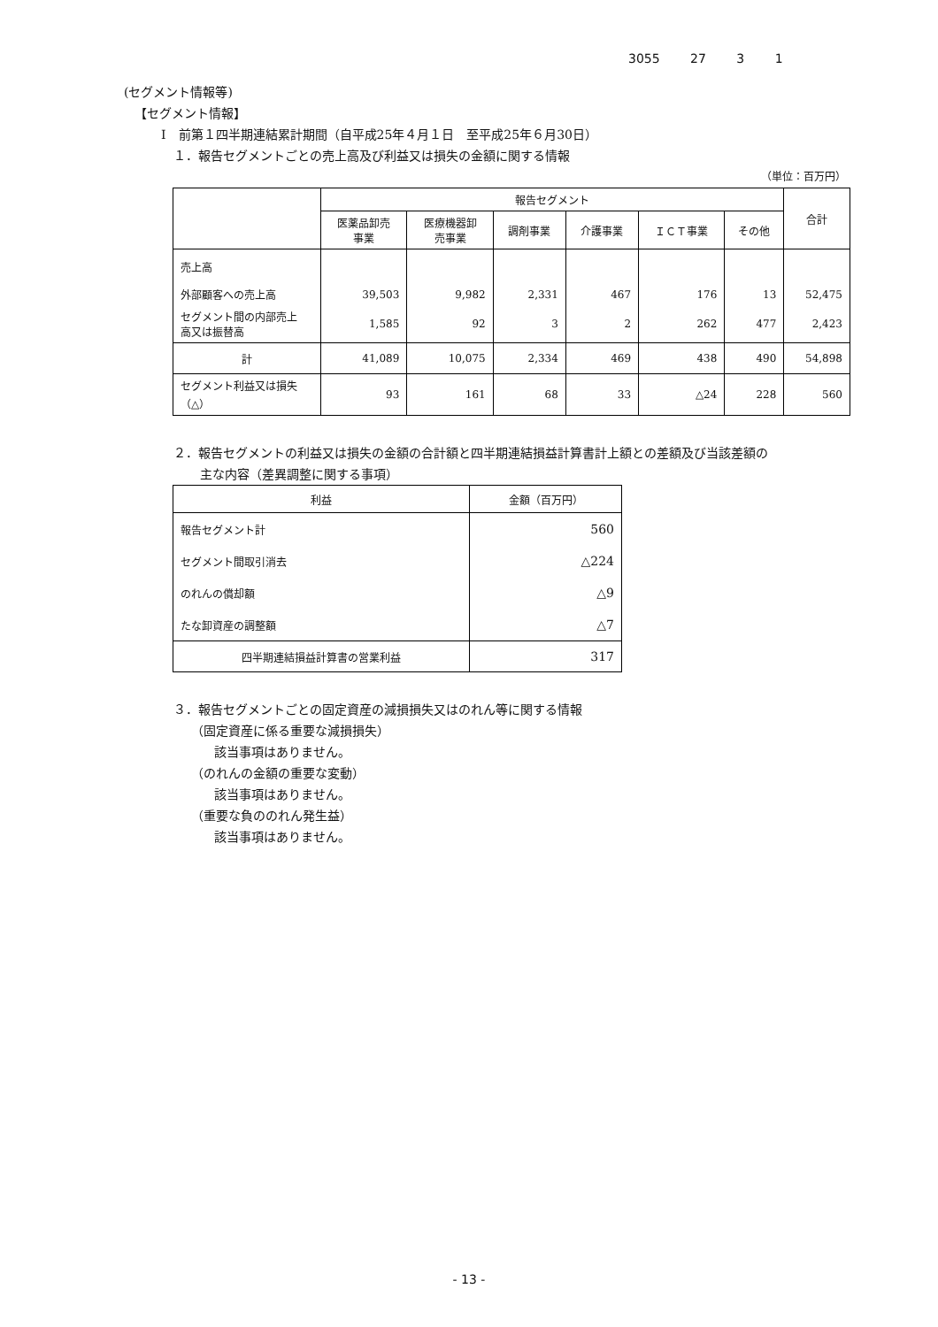3055 27 3 1
(セグメント情報等)
【セグメント情報】
Ⅰ　前第１四半期連結累計期間（自平成25年４月１日　至平成25年６月30日）
１．報告セグメントごとの売上高及び利益又は損失の金額に関する情報
（単位：百万円）
| | 報告セグメント | | | | | | 合計 |
| --- | --- | --- | --- | --- | --- | --- | --- |
| | 医薬品卸売 事業 | 医療機器卸 売事業 | 調剤事業 | 介護事業 | ＩＣＴ事業 | その他 | |
| 売上高 | | | | | | | |
| 外部顧客への売上高 | 39,503 | 9,982 | 2,331 | 467 | 176 | 13 | 52,475 |
| セグメント間の内部売上 高又は振替高 | 1,585 | 92 | 3 | 2 | 262 | 477 | 2,423 |
| 計 | 41,089 | 10,075 | 2,334 | 469 | 438 | 490 | 54,898 |
| セグメント利益又は損失 （△） | 93 | 161 | 68 | 33 | △24 | 228 | 560 |
２．報告セグメントの利益又は損失の金額の合計額と四半期連結損益計算書計上額との差額及び当該差額の
主な内容（差異調整に関する事項）
| 利益 | 金額（百万円） |
| --- | --- |
| 報告セグメント計 | 560 |
| セグメント間取引消去 | △224 |
| のれんの償却額 | △9 |
| たな卸資産の調整額 | △7 |
| 四半期連結損益計算書の営業利益 | 317 |
３．報告セグメントごとの固定資産の減損損失又はのれん等に関する情報
（固定資産に係る重要な減損損失）
該当事項はありません。
（のれんの金額の重要な変動）
該当事項はありません。
（重要な負ののれん発生益）
該当事項はありません。
- 13 -